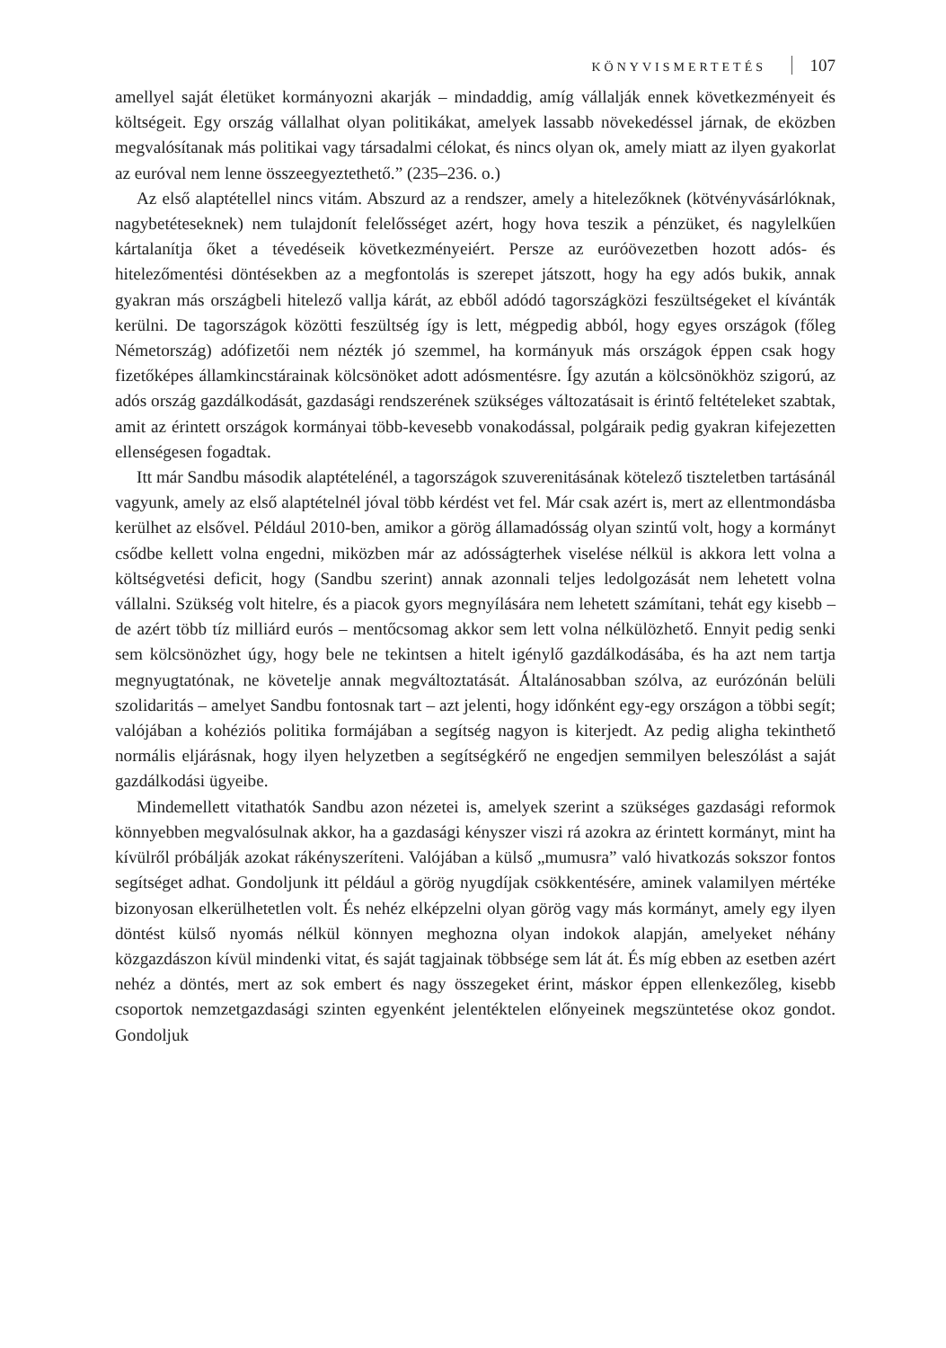KÖNYVISMERTETÉS 107
amellyel saját életüket kormányozni akarják – mindaddig, amíg vállalják ennek következményeit és költségeit. Egy ország vállalhat olyan politikákat, amelyek lassabb növekedéssel járnak, de eközben megvalósítanak más politikai vagy társadalmi célokat, és nincs olyan ok, amely miatt az ilyen gyakorlat az euróval nem lenne összeegyeztethető.” (235–236. o.)
Az első alaptétellel nincs vitám. Abszurd az a rendszer, amely a hitelezőknek (kötvényvásárlóknak, nagybetéteseknek) nem tulajdonít felelősséget azért, hogy hova teszik a pénzüket, és nagylelkűen kártalanítja őket a tévedéseik következményeiért. Persze az euróövezetben hozott adós- és hitelezőmentési döntésekben az a megfontolás is szerepet játszott, hogy ha egy adós bukik, annak gyakran más országbeli hitelező vallja kárát, az ebből adódó tagországközi feszültségeket el kívánták kerülni. De tagországok közötti feszültség így is lett, mégpedig abból, hogy egyes országok (főleg Németország) adófizetői nem nézték jó szemmel, ha kormányuk más országok éppen csak hogy fizetőképes államkincstárainak kölcsönöket adott adósmentésre. Így azután a kölcsönökhöz szigorú, az adós ország gazdálkodását, gazdasági rendszerének szükséges változatásait is érintő feltételeket szabtak, amit az érintett országok kormányai több-kevesebb vonakodással, polgáraik pedig gyakran kifejezetten ellenségesen fogadtak.
Itt már Sandbu második alaptételénél, a tagországok szuverenitásának kötelező tiszteletben tartásánál vagyunk, amely az első alaptételnél jóval több kérdést vet fel. Már csak azért is, mert az ellentmondásba kerülhet az elsővel. Például 2010-ben, amikor a görög államadósság olyan szintű volt, hogy a kormányt csődbe kellett volna engedni, miközben már az adósságterhek viselése nélkül is akkora lett volna a költségvetési deficit, hogy (Sandbu szerint) annak azonnali teljes ledolgozását nem lehetett volna vállalni. Szükség volt hitelre, és a piacok gyors megnyílására nem lehetett számítani, tehát egy kisebb – de azért több tíz milliárd eurós – mentőcsomag akkor sem lett volna nélkülözhető. Ennyit pedig senki sem kölcsönözhet úgy, hogy bele ne tekintsen a hitelt igénylő gazdálkodásába, és ha azt nem tartja megnyugtatónak, ne követelje annak megváltoztatását. Általánosabban szólva, az eurózónán belüli szolidaritás – amelyet Sandbu fontosnak tart – azt jelenti, hogy időnként egy-egy országon a többi segít; valójában a kohéziós politika formájában a segítség nagyon is kiterjedt. Az pedig aligha tekinthető normális eljárásnak, hogy ilyen helyzetben a segítségkérő ne engedjen semmilyen beleszólást a saját gazdálkodási ügyeibe.
Mindemellett vitathatók Sandbu azon nézetei is, amelyek szerint a szükséges gazdasági reformok könnyebben megvalósulnak akkor, ha a gazdasági kényszer viszi rá azokra az érintett kormányt, mint ha kívülről próbálják azokat rákényszeríteni. Valójában a külső „mumusra” való hivatkozás sokszor fontos segítséget adhat. Gondoljunk itt például a görög nyugdíjak csökkentésére, aminek valamilyen mértéke bizonyosan elkerülhetetlen volt. És nehéz elképzelni olyan görög vagy más kormányt, amely egy ilyen döntést külső nyomás nélkül könnyen meghozna olyan indokok alapján, amelyeket néhány közgazdászon kívül mindenki vitat, és saját tagjainak többsége sem lát át. És míg ebben az esetben azért nehéz a döntés, mert az sok embert és nagy összegeket érint, máskor éppen ellenkezőleg, kisebb csoportok nemzetgazdasági szinten egyenként jelentéktelen előnyeinek megszüntetése okoz gondot. Gondoljuk